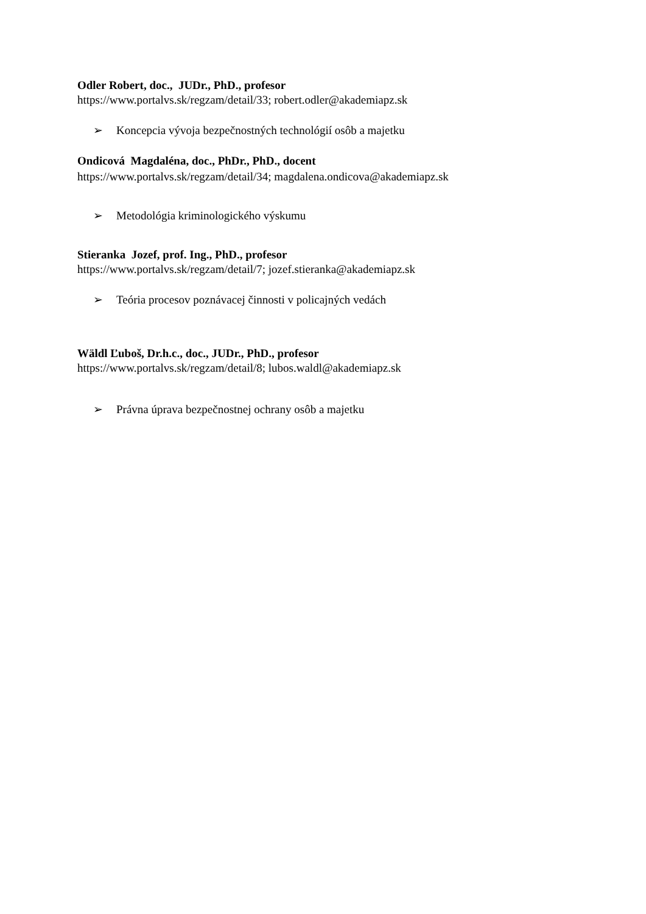Odler Robert, doc., JUDr., PhD., profesor
https://www.portalvs.sk/regzam/detail/33; robert.odler@akademiapz.sk
➢ Koncepcia vývoja bezpečnostných technológií osôb a majetku
Ondicová Magdaléna, doc., PhDr., PhD., docent
https://www.portalvs.sk/regzam/detail/34; magdalena.ondicova@akademiapz.sk
➢ Metodológia kriminologického výskumu
Stieranka Jozef, prof. Ing., PhD., profesor
https://www.portalvs.sk/regzam/detail/7; jozef.stieranka@akademiapz.sk
➢ Teória procesov poznávacej činnosti v policajných vedách
Wäldl Ľuboš, Dr.h.c., doc., JUDr., PhD., profesor
https://www.portalvs.sk/regzam/detail/8; lubos.waldl@akademiapz.sk
➢ Právna úprava bezpečnostnej ochrany osôb a majetku